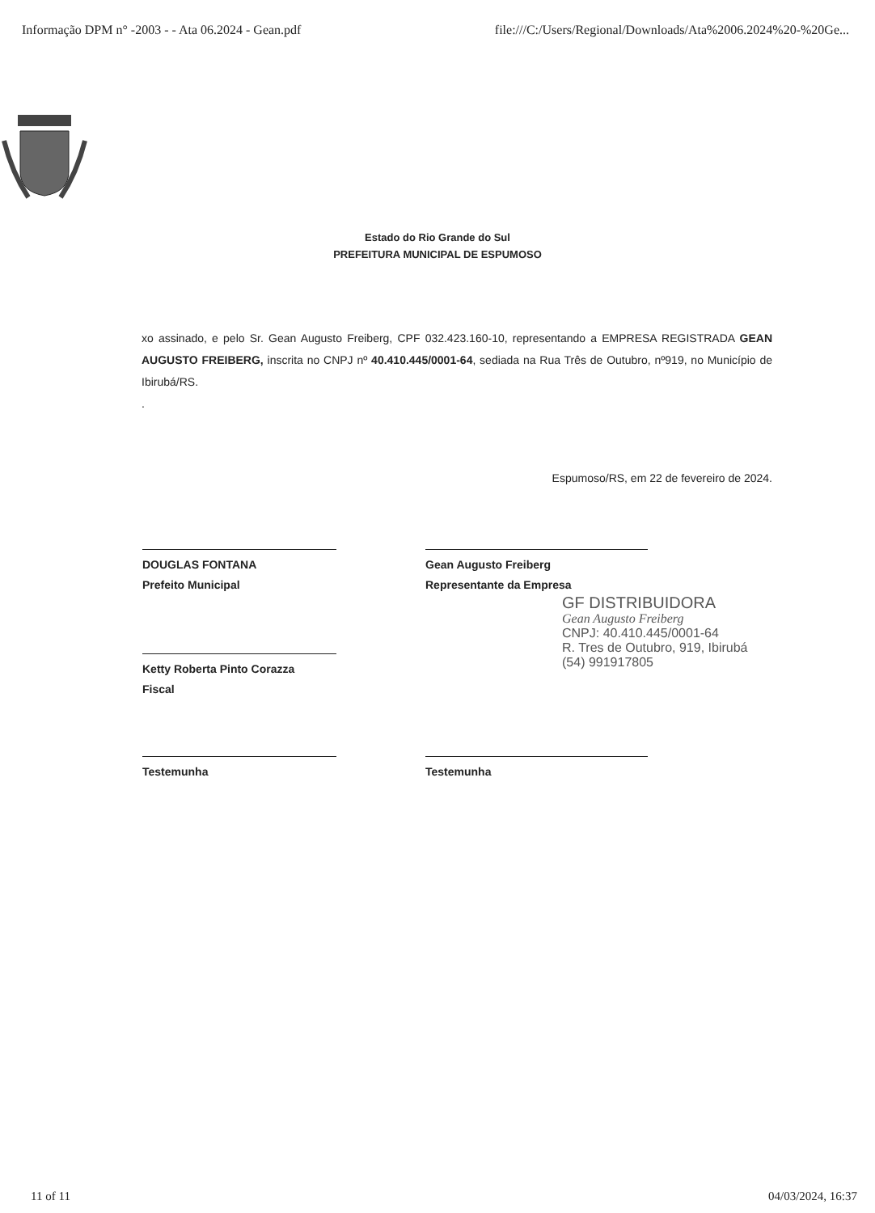Informação DPM n° -2003 - - Ata 06.2024 - Gean.pdf file:///C:/Users/Regional/Downloads/Ata%2006.2024%20-%20Ge...
Estado do Rio Grande do Sul
PREFEITURA MUNICIPAL DE ESPUMOSO
xo assinado, e pelo Sr. Gean Augusto Freiberg, CPF 032.423.160-10, representando a EMPRESA REGISTRADA GEAN AUGUSTO FREIBERG, inscrita no CNPJ nº 40.410.445/0001-64, sediada na Rua Três de Outubro, nº919, no Município de Ibirubá/RS.
.
Espumoso/RS, em 22 de fevereiro de 2024.
DOUGLAS FONTANA
Prefeito Municipal
Gean Augusto Freiberg
Representante da Empresa
GF DISTRIBUIDORA
Gean Augusto Freiberg
CNPJ: 40.410.445/0001-64
R. Tres de Outubro, 919, Ibirubá
(54) 991917805
Ketty Roberta Pinto Corazza
Fiscal
Testemunha Testemunha
11 of 11 04/03/2024, 16:37